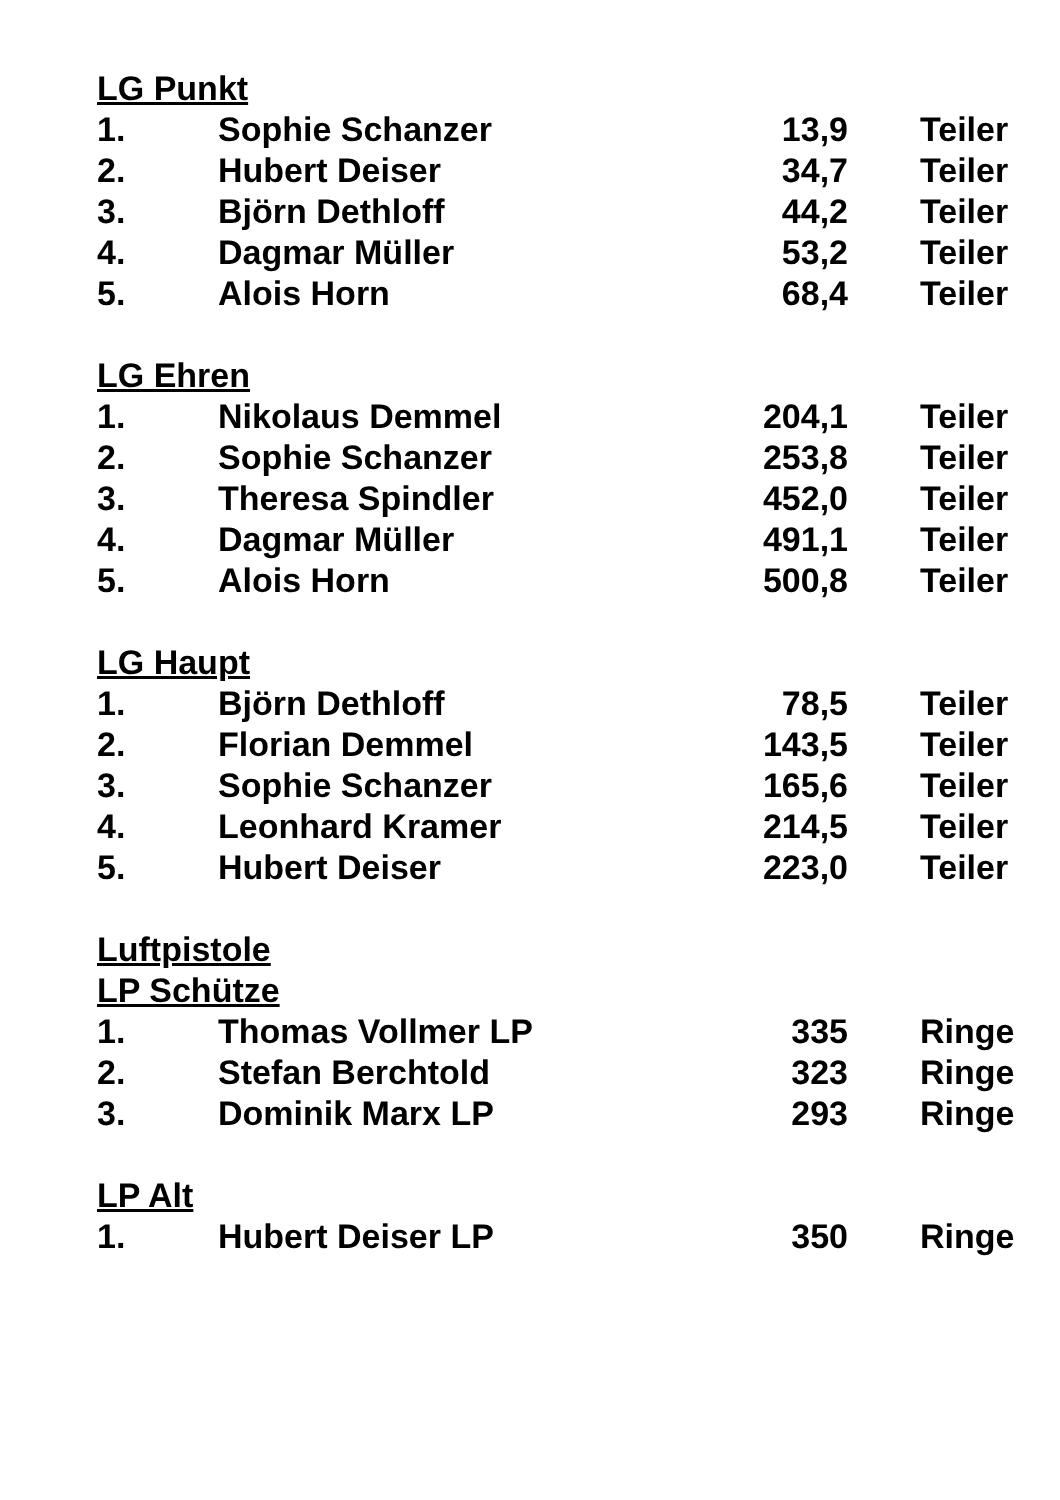LG Punkt
| 1. | Sophie Schanzer | 13,9 | Teiler |
| 2. | Hubert Deiser | 34,7 | Teiler |
| 3. | Björn Dethloff | 44,2 | Teiler |
| 4. | Dagmar Müller | 53,2 | Teiler |
| 5. | Alois Horn | 68,4 | Teiler |
LG Ehren
| 1. | Nikolaus Demmel | 204,1 | Teiler |
| 2. | Sophie Schanzer | 253,8 | Teiler |
| 3. | Theresa Spindler | 452,0 | Teiler |
| 4. | Dagmar Müller | 491,1 | Teiler |
| 5. | Alois Horn | 500,8 | Teiler |
LG Haupt
| 1. | Björn Dethloff | 78,5 | Teiler |
| 2. | Florian Demmel | 143,5 | Teiler |
| 3. | Sophie Schanzer | 165,6 | Teiler |
| 4. | Leonhard Kramer | 214,5 | Teiler |
| 5. | Hubert Deiser | 223,0 | Teiler |
Luftpistole
LP Schütze
| 1. | Thomas Vollmer LP | 335 | Ringe |
| 2. | Stefan Berchtold | 323 | Ringe |
| 3. | Dominik Marx LP | 293 | Ringe |
LP Alt
| 1. | Hubert Deiser LP | 350 | Ringe |